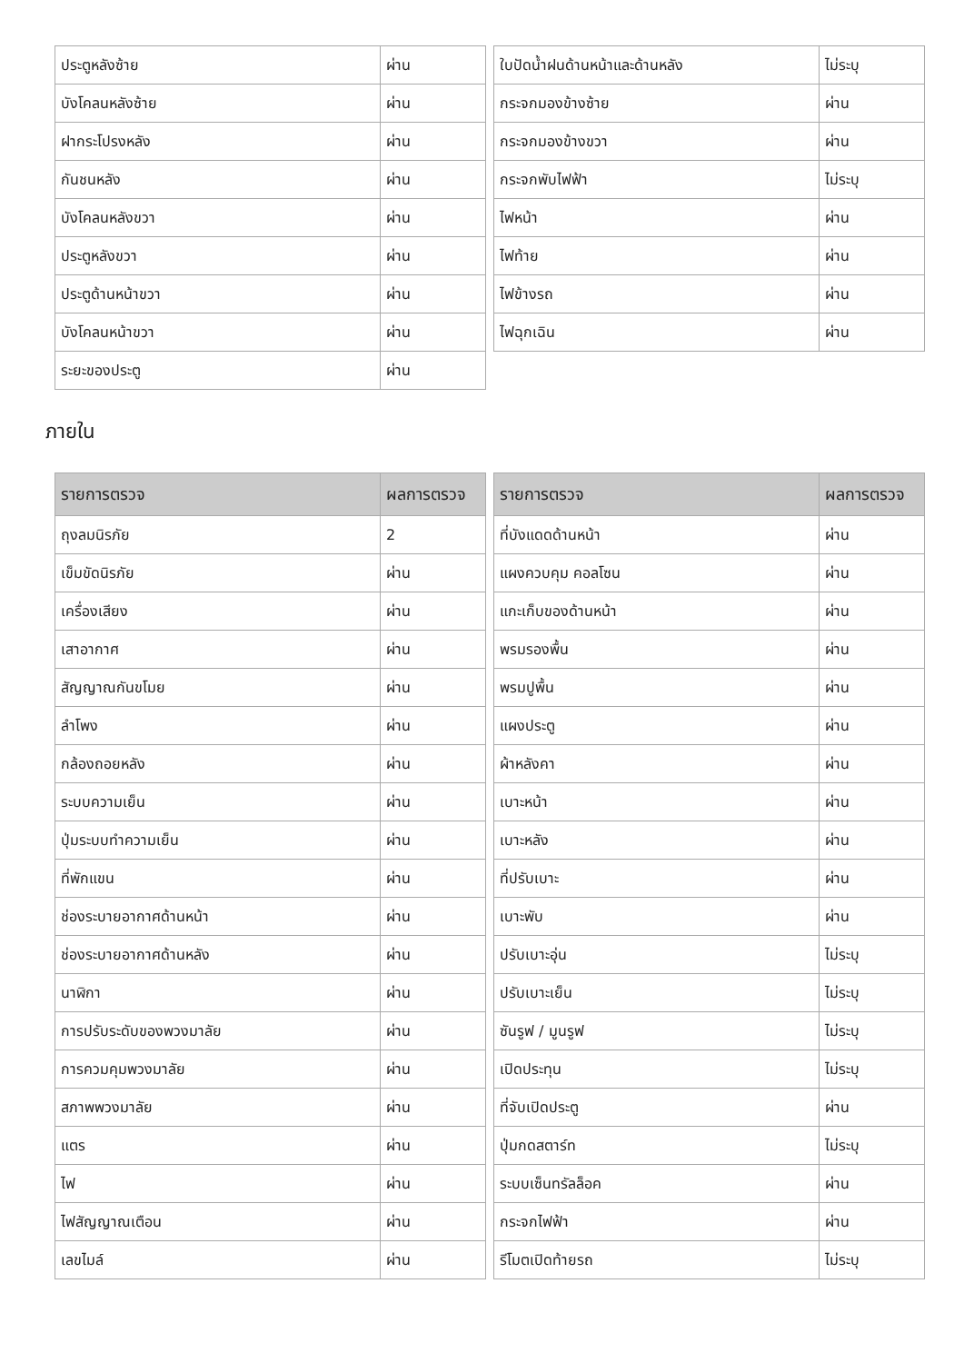| ประตูหลังซ้าย | ผ่าน |
| บังโคลนหลังซ้าย | ผ่าน |
| ฝากระโปรงหลัง | ผ่าน |
| กันชนหลัง | ผ่าน |
| บังโคลนหลังขวา | ผ่าน |
| ประตูหลังขวา | ผ่าน |
| ประตูด้านหน้าขวา | ผ่าน |
| บังโคลนหน้าขวา | ผ่าน |
| ระยะของประตู | ผ่าน |
| ใบปัดน้ำฝนด้านหน้าและด้านหลัง | ไม่ระบุ |
| กระจกมองข้างซ้าย | ผ่าน |
| กระจกมองข้างขวา | ผ่าน |
| กระจกพับไฟฟ้า | ไม่ระบุ |
| ไฟหน้า | ผ่าน |
| ไฟท้าย | ผ่าน |
| ไฟข้างรถ | ผ่าน |
| ไฟฉุกเฉิน | ผ่าน |
ภายใน
| รายการตรวจ | ผลการตรวจ |
| --- | --- |
| ถุงลมนิรภัย | 2 |
| เข็มขัดนิรภัย | ผ่าน |
| เครื่องเสียง | ผ่าน |
| เสาอากาศ | ผ่าน |
| สัญญาณกันขโมย | ผ่าน |
| ลำโพง | ผ่าน |
| กล้องถอยหลัง | ผ่าน |
| ระบบความเย็น | ผ่าน |
| ปุ่มระบบทำความเย็น | ผ่าน |
| ที่พักแขน | ผ่าน |
| ช่องระบายอากาศด้านหน้า | ผ่าน |
| ช่องระบายอากาศด้านหลัง | ผ่าน |
| นาฬิกา | ผ่าน |
| การปรับระดับของพวงมาลัย | ผ่าน |
| การควมคุมพวงมาลัย | ผ่าน |
| สภาพพวงมาลัย | ผ่าน |
| แตร | ผ่าน |
| ไฟ | ผ่าน |
| ไฟสัญญาณเตือน | ผ่าน |
| เลขไมล์ | ผ่าน |
| รายการตรวจ | ผลการตรวจ |
| --- | --- |
| ที่บังแดดด้านหน้า | ผ่าน |
| แผงควบคุม คอลโซน | ผ่าน |
| แกะเก็บของด้านหน้า | ผ่าน |
| พรมรองพื้น | ผ่าน |
| พรมปูพื้น | ผ่าน |
| แผงประตู | ผ่าน |
| ผ้าหลังคา | ผ่าน |
| เบาะหน้า | ผ่าน |
| เบาะหลัง | ผ่าน |
| ที่ปรับเบาะ | ผ่าน |
| เบาะพับ | ผ่าน |
| ปรับเบาะอุ่น | ไม่ระบุ |
| ปรับเบาะเย็น | ไม่ระบุ |
| ซันรูฟ / มูนรูฟ | ไม่ระบุ |
| เปิดประทุน | ไม่ระบุ |
| ที่จับเปิดประตู | ผ่าน |
| ปุ่มกดสตาร์ท | ไม่ระบุ |
| ระบบเซ็นทรัลล็อค | ผ่าน |
| กระจกไฟฟ้า | ผ่าน |
| รีโมตเปิดท้ายรถ | ไม่ระบุ |